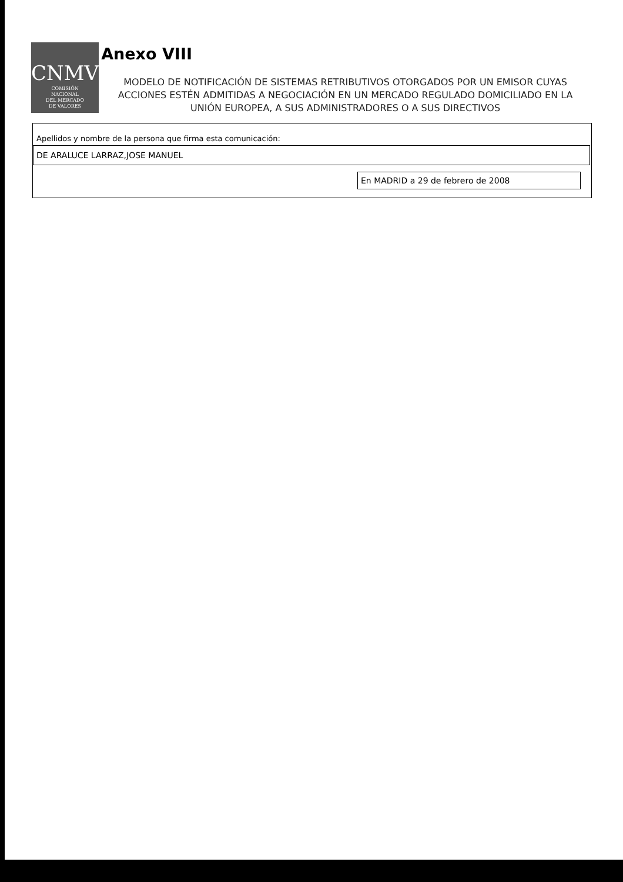CNMV
COMISIÓN
NACIONAL
DEL MERCADO
DE VALORES
Anexo VIII
MODELO DE NOTIFICACIÓN DE SISTEMAS RETRIBUTIVOS OTORGADOS POR UN EMISOR CUYAS ACCIONES ESTÉN ADMITIDAS A NEGOCIACIÓN EN UN MERCADO REGULADO DOMICILIADO EN LA UNIÓN EUROPEA, A SUS ADMINISTRADORES O A SUS DIRECTIVOS
Apellidos y nombre de la persona que firma esta comunicación:
DE ARALUCE LARRAZ,JOSE MANUEL
En MADRID a 29 de febrero de 2008